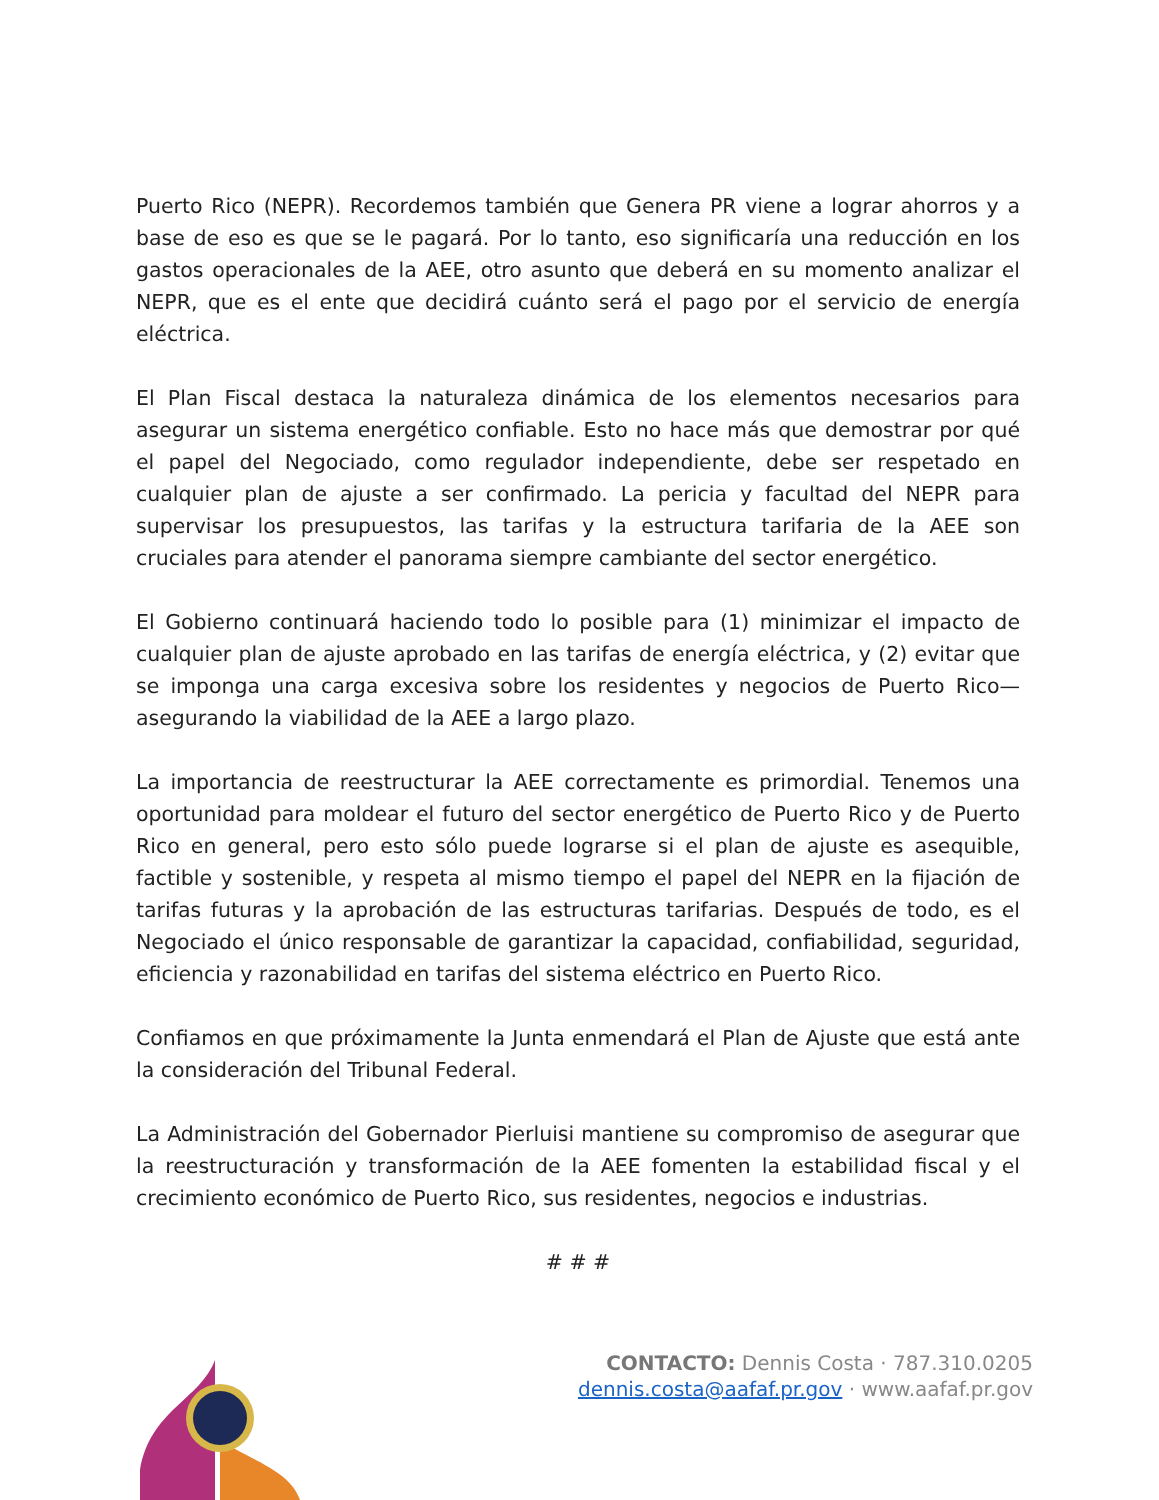Puerto Rico (NEPR). Recordemos también que Genera PR viene a lograr ahorros y a base de eso es que se le pagará. Por lo tanto, eso significaría una reducción en los gastos operacionales de la AEE, otro asunto que deberá en su momento analizar el NEPR, que es el ente que decidirá cuánto será el pago por el servicio de energía eléctrica.
El Plan Fiscal destaca la naturaleza dinámica de los elementos necesarios para asegurar un sistema energético confiable. Esto no hace más que demostrar por qué el papel del Negociado, como regulador independiente, debe ser respetado en cualquier plan de ajuste a ser confirmado. La pericia y facultad del NEPR para supervisar los presupuestos, las tarifas y la estructura tarifaria de la AEE son cruciales para atender el panorama siempre cambiante del sector energético.
El Gobierno continuará haciendo todo lo posible para (1) minimizar el impacto de cualquier plan de ajuste aprobado en las tarifas de energía eléctrica, y (2) evitar que se imponga una carga excesiva sobre los residentes y negocios de Puerto Rico—asegurando la viabilidad de la AEE a largo plazo.
La importancia de reestructurar la AEE correctamente es primordial. Tenemos una oportunidad para moldear el futuro del sector energético de Puerto Rico y de Puerto Rico en general, pero esto sólo puede lograrse si el plan de ajuste es asequible, factible y sostenible, y respeta al mismo tiempo el papel del NEPR en la fijación de tarifas futuras y la aprobación de las estructuras tarifarias. Después de todo, es el Negociado el único responsable de garantizar la capacidad, confiabilidad, seguridad, eficiencia y razonabilidad en tarifas del sistema eléctrico en Puerto Rico.
Confiamos en que próximamente la Junta enmendará el Plan de Ajuste que está ante la consideración del Tribunal Federal.
La Administración del Gobernador Pierluisi mantiene su compromiso de asegurar que la reestructuración y transformación de la AEE fomenten la estabilidad fiscal y el crecimiento económico de Puerto Rico, sus residentes, negocios e industrias.
# # #
CONTACTO: Dennis Costa · 787.310.0205
dennis.costa@aafaf.pr.gov · www.aafaf.pr.gov